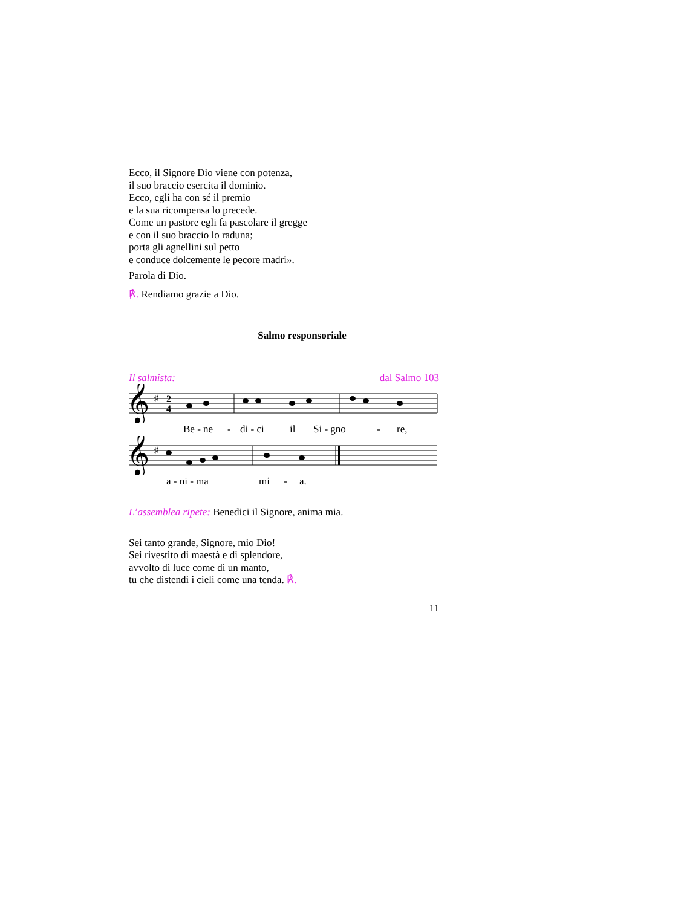Ecco, il Signore Dio viene con potenza,
il suo braccio esercita il dominio.
Ecco, egli ha con sé il premio
e la sua ricompensa lo precede.
Come un pastore egli fa pascolare il gregge
e con il suo braccio lo raduna;
porta gli agnellini sul petto
e conduce dolcemente le pecore madri».
Parola di Dio.
℟. Rendiamo grazie a Dio.
Salmo responsoriale
Il salmista: dal Salmo 103
𝄞
♯
2
4
Be - ne - di - ci il Si - gno - re,
𝄞
♯
a - ni - ma mi - a.
L’assemblea ripete: Benedici il Signore, anima mia.
Sei tanto grande, Signore, mio Dio!
Sei rivestito di maestà e di splendore,
avvolto di luce come di un manto,
tu che distendi i cieli come una tenda. ℟.
11